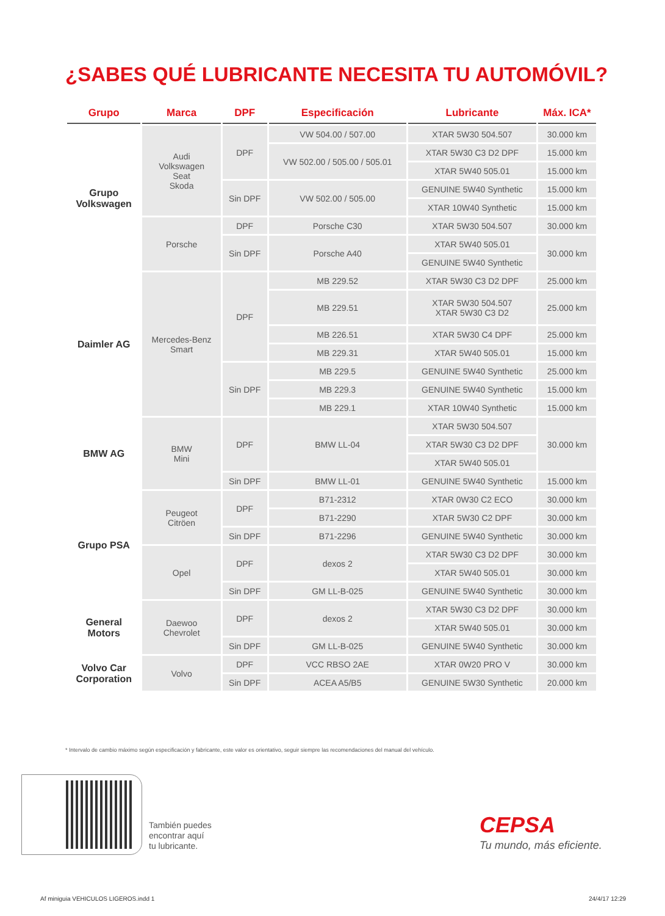¿SABES QUÉ LUBRICANTE NECESITA TU AUTOMÓVIL?
| Grupo | Marca | DPF | Especificación | Lubricante | Máx. ICA* |
| --- | --- | --- | --- | --- | --- |
| Grupo Volkswagen | Audi Volkswagen Seat Skoda | DPF | VW 504.00 / 507.00 | XTAR 5W30 504.507 | 30.000 km |
| | | | VW 502.00 / 505.00 / 505.01 | XTAR 5W30 C3 D2 DPF | 15.000 km |
| | | | | XTAR 5W40 505.01 | 15.000 km |
| | | Sin DPF | VW 502.00 / 505.00 | GENUINE 5W40 Synthetic | 15.000 km |
| | | | | XTAR 10W40 Synthetic | 15.000 km |
| | Porsche | DPF | Porsche C30 | XTAR 5W30 504.507 | 30.000 km |
| | | Sin DPF | Porsche A40 | XTAR 5W40 505.01 | 30.000 km |
| | | | | GENUINE 5W40 Synthetic | |
| Daimler AG | Mercedes-Benz Smart | DPF | MB 229.52 | XTAR 5W30 C3 D2 DPF | 25.000 km |
| | | | MB 229.51 | XTAR 5W30 504.507 XTAR 5W30 C3 D2 | 25.000 km |
| | | | MB 226.51 | XTAR 5W30 C4 DPF | 25.000 km |
| | | | MB 229.31 | XTAR 5W40 505.01 | 15.000 km |
| | | Sin DPF | MB 229.5 | GENUINE 5W40 Synthetic | 25.000 km |
| | | | MB 229.3 | GENUINE 5W40 Synthetic | 15.000 km |
| | | | MB 229.1 | XTAR 10W40 Synthetic | 15.000 km |
| BMW AG | BMW Mini | DPF | BMW LL-04 | XTAR 5W30 504.507 | 30.000 km |
| | | | | XTAR 5W30 C3 D2 DPF | |
| | | | | XTAR 5W40 505.01 | |
| | | Sin DPF | BMW LL-01 | GENUINE 5W40 Synthetic | 15.000 km |
| Grupo PSA | Peugeot Citröen | DPF | B71-2312 | XTAR 0W30 C2 ECO | 30.000 km |
| | | | B71-2290 | XTAR 5W30 C2 DPF | 30.000 km |
| | | Sin DPF | B71-2296 | GENUINE 5W40 Synthetic | 30.000 km |
| | Opel | DPF | dexos 2 | XTAR 5W30 C3 D2 DPF | 30.000 km |
| | | | | XTAR 5W40 505.01 | 30.000 km |
| | | Sin DPF | GM LL-B-025 | GENUINE 5W40 Synthetic | 30.000 km |
| General Motors | Daewoo Chevrolet | DPF | dexos 2 | XTAR 5W30 C3 D2 DPF | 30.000 km |
| | | | | XTAR 5W40 505.01 | 30.000 km |
| | | Sin DPF | GM LL-B-025 | GENUINE 5W40 Synthetic | 30.000 km |
| Volvo Car Corporation | Volvo | DPF | VCC RBSO 2AE | XTAR 0W20 PRO V | 30.000 km |
| | | Sin DPF | ACEA A5/B5 | GENUINE 5W30 Synthetic | 20.000 km |
* Intervalo de cambio máximo según especificación y fabricante, este valor es orientativo, seguir siempre las recomendaciones del manual del vehículo.
También puedes
encontrar aquí
tu lubricante.
CEPSA
Tu mundo, más eficiente.
Af miniguia VEHICULOS LIGEROS.indd 1
24/4/17 12:29